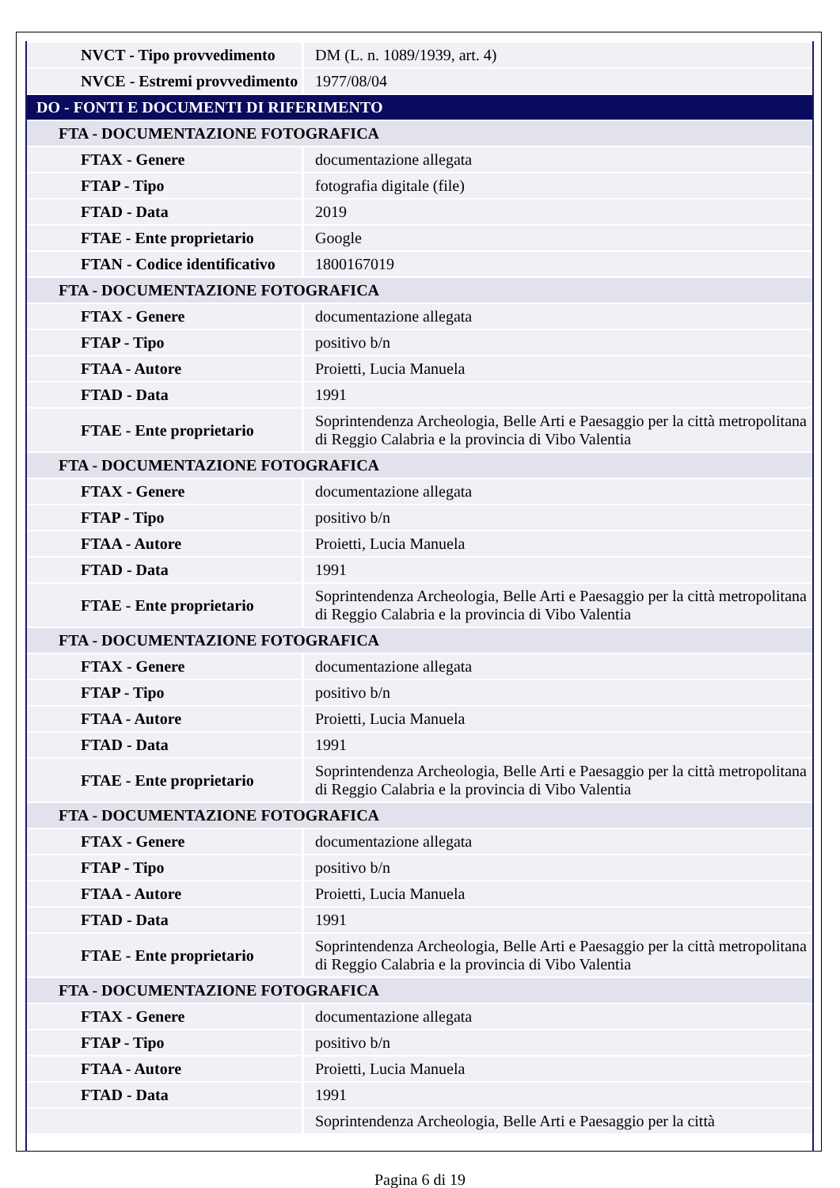| NVCT - Tipo provvedimento | DM (L. n. 1089/1939, art. 4) |
| NVCE - Estremi provvedimento | 1977/08/04 |
| DO - FONTI E DOCUMENTI DI RIFERIMENTO | |
| FTA - DOCUMENTAZIONE FOTOGRAFICA | |
| FTAX - Genere | documentazione allegata |
| FTAP - Tipo | fotografia digitale (file) |
| FTAD - Data | 2019 |
| FTAE - Ente proprietario | Google |
| FTAN - Codice identificativo | 1800167019 |
| FTA - DOCUMENTAZIONE FOTOGRAFICA | |
| FTAX - Genere | documentazione allegata |
| FTAP - Tipo | positivo b/n |
| FTAA - Autore | Proietti, Lucia Manuela |
| FTAD - Data | 1991 |
| FTAE - Ente proprietario | Soprintendenza Archeologia, Belle Arti e Paesaggio per la città metropolitana di Reggio Calabria e la provincia di Vibo Valentia |
| FTA - DOCUMENTAZIONE FOTOGRAFICA | |
| FTAX - Genere | documentazione allegata |
| FTAP - Tipo | positivo b/n |
| FTAA - Autore | Proietti, Lucia Manuela |
| FTAD - Data | 1991 |
| FTAE - Ente proprietario | Soprintendenza Archeologia, Belle Arti e Paesaggio per la città metropolitana di Reggio Calabria e la provincia di Vibo Valentia |
| FTA - DOCUMENTAZIONE FOTOGRAFICA | |
| FTAX - Genere | documentazione allegata |
| FTAP - Tipo | positivo b/n |
| FTAA - Autore | Proietti, Lucia Manuela |
| FTAD - Data | 1991 |
| FTAE - Ente proprietario | Soprintendenza Archeologia, Belle Arti e Paesaggio per la città metropolitana di Reggio Calabria e la provincia di Vibo Valentia |
| FTA - DOCUMENTAZIONE FOTOGRAFICA | |
| FTAX - Genere | documentazione allegata |
| FTAP - Tipo | positivo b/n |
| FTAA - Autore | Proietti, Lucia Manuela |
| FTAD - Data | 1991 |
| FTAE - Ente proprietario | Soprintendenza Archeologia, Belle Arti e Paesaggio per la città metropolitana di Reggio Calabria e la provincia di Vibo Valentia |
| FTA - DOCUMENTAZIONE FOTOGRAFICA | |
| FTAX - Genere | documentazione allegata |
| FTAP - Tipo | positivo b/n |
| FTAA - Autore | Proietti, Lucia Manuela |
| FTAD - Data | 1991 |
| | Soprintendenza Archeologia, Belle Arti e Paesaggio per la città |
Pagina 6 di 19